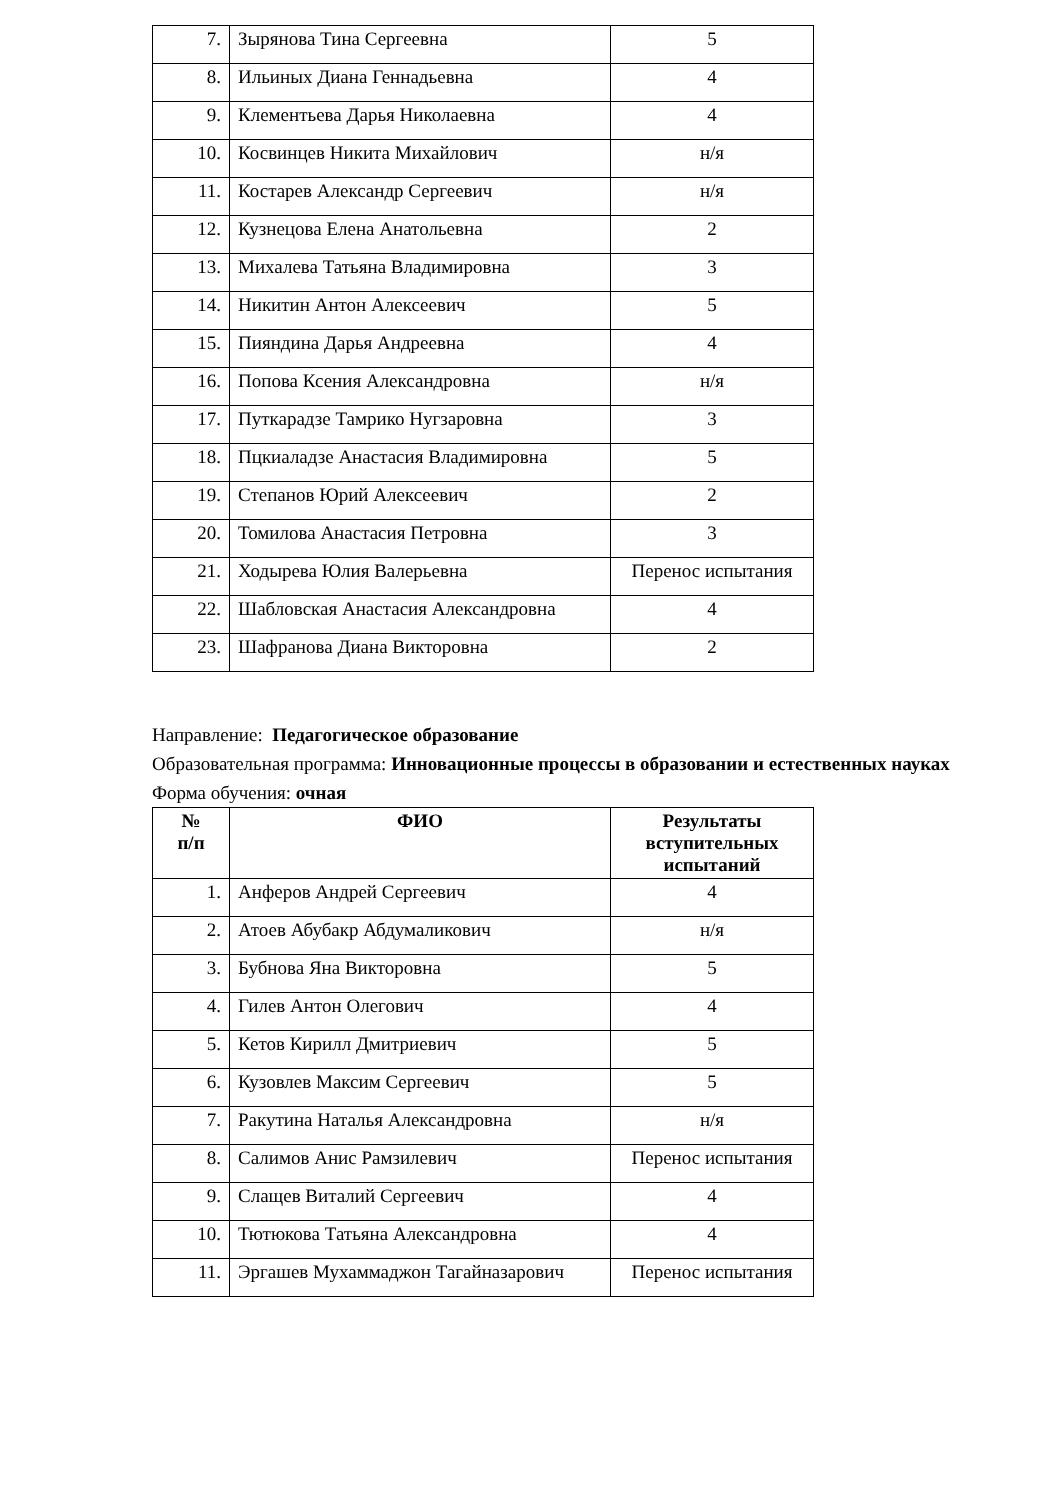| 7. | Зырянова Тина Сергеевна | 5 |
| 8. | Ильиных Диана Геннадьевна | 4 |
| 9. | Клементьева Дарья Николаевна | 4 |
| 10. | Косвинцев Никита Михайлович | н/я |
| 11. | Костарев Александр Сергеевич | н/я |
| 12. | Кузнецова Елена Анатольевна | 2 |
| 13. | Михалева Татьяна Владимировна | 3 |
| 14. | Никитин Антон Алексеевич | 5 |
| 15. | Пияндина Дарья Андреевна | 4 |
| 16. | Попова Ксения Александровна | н/я |
| 17. | Путкарадзе Тамрико Нугзаровна | 3 |
| 18. | Пцкиаладзе Анастасия Владимировна | 5 |
| 19. | Степанов Юрий Алексеевич | 2 |
| 20. | Томилова Анастасия Петровна | 3 |
| 21. | Ходырева Юлия Валерьевна | Перенос испытания |
| 22. | Шабловская Анастасия Александровна | 4 |
| 23. | Шафранова Диана Викторовна | 2 |
Направление: Педагогическое образование
Образовательная программа: Инновационные процессы в образовании и естественных науках
Форма обучения: очная
| № п/п | ФИО | Результаты вступительных испытаний |
| --- | --- | --- |
| 1. | Анферов Андрей Сергеевич | 4 |
| 2. | Атоев Абубакр Абдумаликович | н/я |
| 3. | Бубнова Яна Викторовна | 5 |
| 4. | Гилев Антон Олегович | 4 |
| 5. | Кетов Кирилл Дмитриевич | 5 |
| 6. | Кузовлев Максим Сергеевич | 5 |
| 7. | Ракутина Наталья Александровна | н/я |
| 8. | Салимов Анис Рамзилевич | Перенос испытания |
| 9. | Слащев Виталий Сергеевич | 4 |
| 10. | Тютюкова Татьяна Александровна | 4 |
| 11. | Эргашев Мухаммаджон Тагайназарович | Перенос испытания |